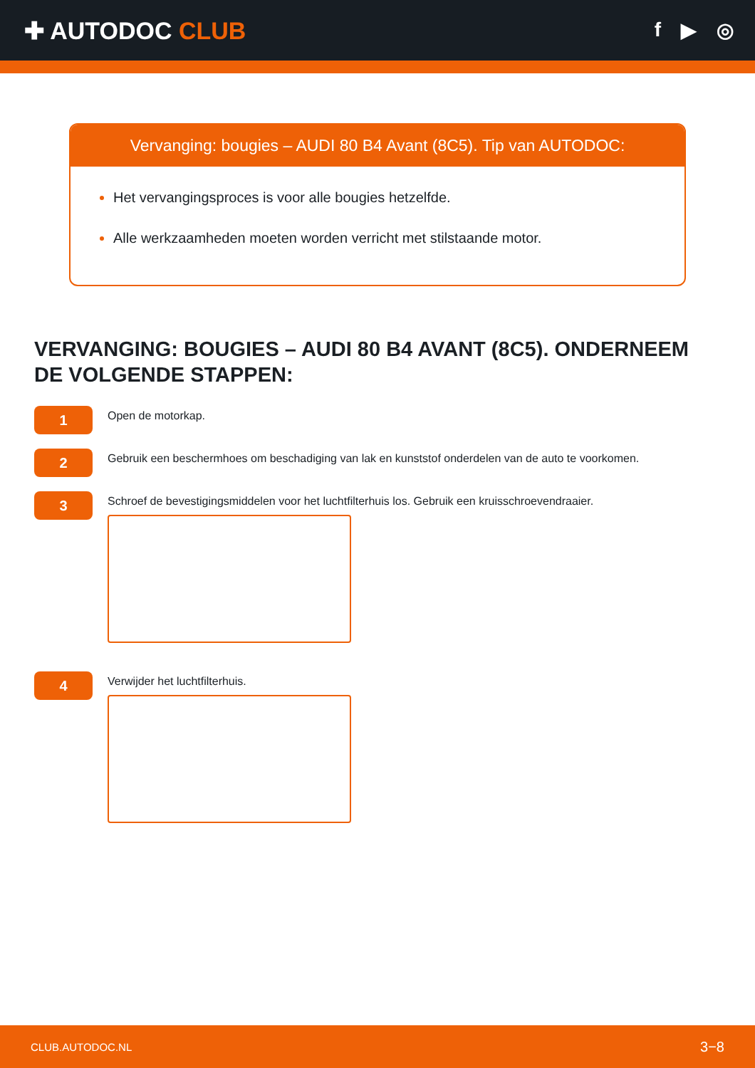✚ AUTODOC CLUB
f ▶ ◎
Vervanging: bougies – AUDI 80 B4 Avant (8C5). Tip van AUTODOC:
Het vervangingsproces is voor alle bougies hetzelfde.
Alle werkzaamheden moeten worden verricht met stilstaande motor.
VERVANGING: BOUGIES – AUDI 80 B4 AVANT (8C5). ONDERNEEM DE VOLGENDE STAPPEN:
1
Open de motorkap.
2
Gebruik een beschermhoes om beschadiging van lak en kunststof onderdelen van de auto te voorkomen.
3
Schroef de bevestigingsmiddelen voor het luchtfilterhuis los. Gebruik een kruisschroevendraaier.
4
Verwijder het luchtfilterhuis.
CLUB.AUTODOC.NL 3−8